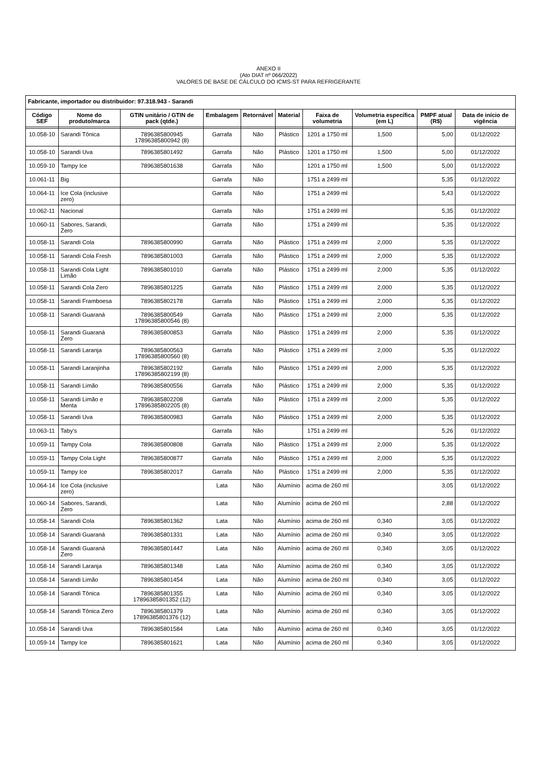ANEXO II
(Ato DIAT nº 066/2022)
VALORES DE BASE DE CÁLCULO DO ICMS-ST PARA REFRIGERANTE
| Fabricante, importador ou distribuidor: 97.318.943 - Sarandi | | | | | | | | | |
| --- | --- | --- | --- | --- | --- | --- | --- | --- | --- |
| Código SEF | Nome do produto/marca | GTIN unitário / GTIN de pack (qtde.) | Embalagem | Retornável | Material | Faixa de volumetria | Volumetria específica (em L) | PMPF atual (R$) | Data de início de vigência |
| 10.058-10 | Sarandi Tônica | 7896385800945 17896385800942 (8) | Garrafa | Não | Plástico | 1201 a 1750 ml | 1,500 | 5,00 | 01/12/2022 |
| 10.058-10 | Sarandi Uva | 7896385801492 | Garrafa | Não | Plástico | 1201 a 1750 ml | 1,500 | 5,00 | 01/12/2022 |
| 10.059-10 | Tampy Ice | 7896385801638 | Garrafa | Não | | 1201 a 1750 ml | 1,500 | 5,00 | 01/12/2022 |
| 10.061-11 | Big | | Garrafa | Não | | 1751 a 2499 ml | | 5,35 | 01/12/2022 |
| 10.064-11 | Ice Cola (inclusive zero) | | Garrafa | Não | | 1751 a 2499 ml | | 5,43 | 01/12/2022 |
| 10.062-11 | Nacional | | Garrafa | Não | | 1751 a 2499 ml | | 5,35 | 01/12/2022 |
| 10.060-11 | Sabores, Sarandi, Zero | | Garrafa | Não | | 1751 a 2499 ml | | 5,35 | 01/12/2022 |
| 10.058-11 | Sarandi Cola | 7896385800990 | Garrafa | Não | Plástico | 1751 a 2499 ml | 2,000 | 5,35 | 01/12/2022 |
| 10.058-11 | Sarandi Cola Fresh | 7896385801003 | Garrafa | Não | Plástico | 1751 a 2499 ml | 2,000 | 5,35 | 01/12/2022 |
| 10.058-11 | Sarandi Cola Light Limão | 7896385801010 | Garrafa | Não | Plástico | 1751 a 2499 ml | 2,000 | 5,35 | 01/12/2022 |
| 10.058-11 | Sarandi Cola Zero | 7896385801225 | Garrafa | Não | Plástico | 1751 a 2499 ml | 2,000 | 5,35 | 01/12/2022 |
| 10.058-11 | Sarandi Framboesa | 7896385802178 | Garrafa | Não | Plástico | 1751 a 2499 ml | 2,000 | 5,35 | 01/12/2022 |
| 10.058-11 | Sarandi Guaraná | 7896385800549 17896385800546 (8) | Garrafa | Não | Plástico | 1751 a 2499 ml | 2,000 | 5,35 | 01/12/2022 |
| 10.058-11 | Sarandi Guaraná Zero | 7896385800853 | Garrafa | Não | Plástico | 1751 a 2499 ml | 2,000 | 5,35 | 01/12/2022 |
| 10.058-11 | Sarandi Laranja | 7896385800563 17896385800560 (8) | Garrafa | Não | Plástico | 1751 a 2499 ml | 2,000 | 5,35 | 01/12/2022 |
| 10.058-11 | Sarandi Laranjinha | 7896385802192 17896385802199 (8) | Garrafa | Não | Plástico | 1751 a 2499 ml | 2,000 | 5,35 | 01/12/2022 |
| 10.058-11 | Sarandi Limão | 7896385800556 | Garrafa | Não | Plástico | 1751 a 2499 ml | 2,000 | 5,35 | 01/12/2022 |
| 10.058-11 | Sarandi Limão e Menta | 7896385802208 17896385802205 (8) | Garrafa | Não | Plástico | 1751 a 2499 ml | 2,000 | 5,35 | 01/12/2022 |
| 10.058-11 | Sarandi Uva | 7896385800983 | Garrafa | Não | Plástico | 1751 a 2499 ml | 2,000 | 5,35 | 01/12/2022 |
| 10.063-11 | Taby's | | Garrafa | Não | | 1751 a 2499 ml | | 5,26 | 01/12/2022 |
| 10.059-11 | Tampy Cola | 7896385800808 | Garrafa | Não | Plástico | 1751 a 2499 ml | 2,000 | 5,35 | 01/12/2022 |
| 10.059-11 | Tampy Cola Light | 7896385800877 | Garrafa | Não | Plástico | 1751 a 2499 ml | 2,000 | 5,35 | 01/12/2022 |
| 10.059-11 | Tampy Ice | 7896385802017 | Garrafa | Não | Plástico | 1751 a 2499 ml | 2,000 | 5,35 | 01/12/2022 |
| 10.064-14 | Ice Cola (inclusive zero) | | Lata | Não | Alumínio | acima de 260 ml | | 3,05 | 01/12/2022 |
| 10.060-14 | Sabores, Sarandi, Zero | | Lata | Não | Alumínio | acima de 260 ml | | 2,88 | 01/12/2022 |
| 10.058-14 | Sarandi Cola | 7896385801362 | Lata | Não | Alumínio | acima de 260 ml | 0,340 | 3,05 | 01/12/2022 |
| 10.058-14 | Sarandi Guaraná | 7896385801331 | Lata | Não | Alumínio | acima de 260 ml | 0,340 | 3,05 | 01/12/2022 |
| 10.058-14 | Sarandi Guaraná Zero | 7896385801447 | Lata | Não | Alumínio | acima de 260 ml | 0,340 | 3,05 | 01/12/2022 |
| 10.058-14 | Sarandi Laranja | 7896385801348 | Lata | Não | Alumínio | acima de 260 ml | 0,340 | 3,05 | 01/12/2022 |
| 10.058-14 | Sarandi Limão | 7896385801454 | Lata | Não | Alumínio | acima de 260 ml | 0,340 | 3,05 | 01/12/2022 |
| 10.058-14 | Sarandi Tônica | 7896385801355 17896385801352 (12) | Lata | Não | Alumínio | acima de 260 ml | 0,340 | 3,05 | 01/12/2022 |
| 10.058-14 | Sarandi Tônica Zero | 7896385801379 17896385801376 (12) | Lata | Não | Alumínio | acima de 260 ml | 0,340 | 3,05 | 01/12/2022 |
| 10.058-14 | Sarandi Uva | 7896385801584 | Lata | Não | Alumínio | acima de 260 ml | 0,340 | 3,05 | 01/12/2022 |
| 10.059-14 | Tampy Ice | 7896385801621 | Lata | Não | Alumínio | acima de 260 ml | 0,340 | 3,05 | 01/12/2022 |